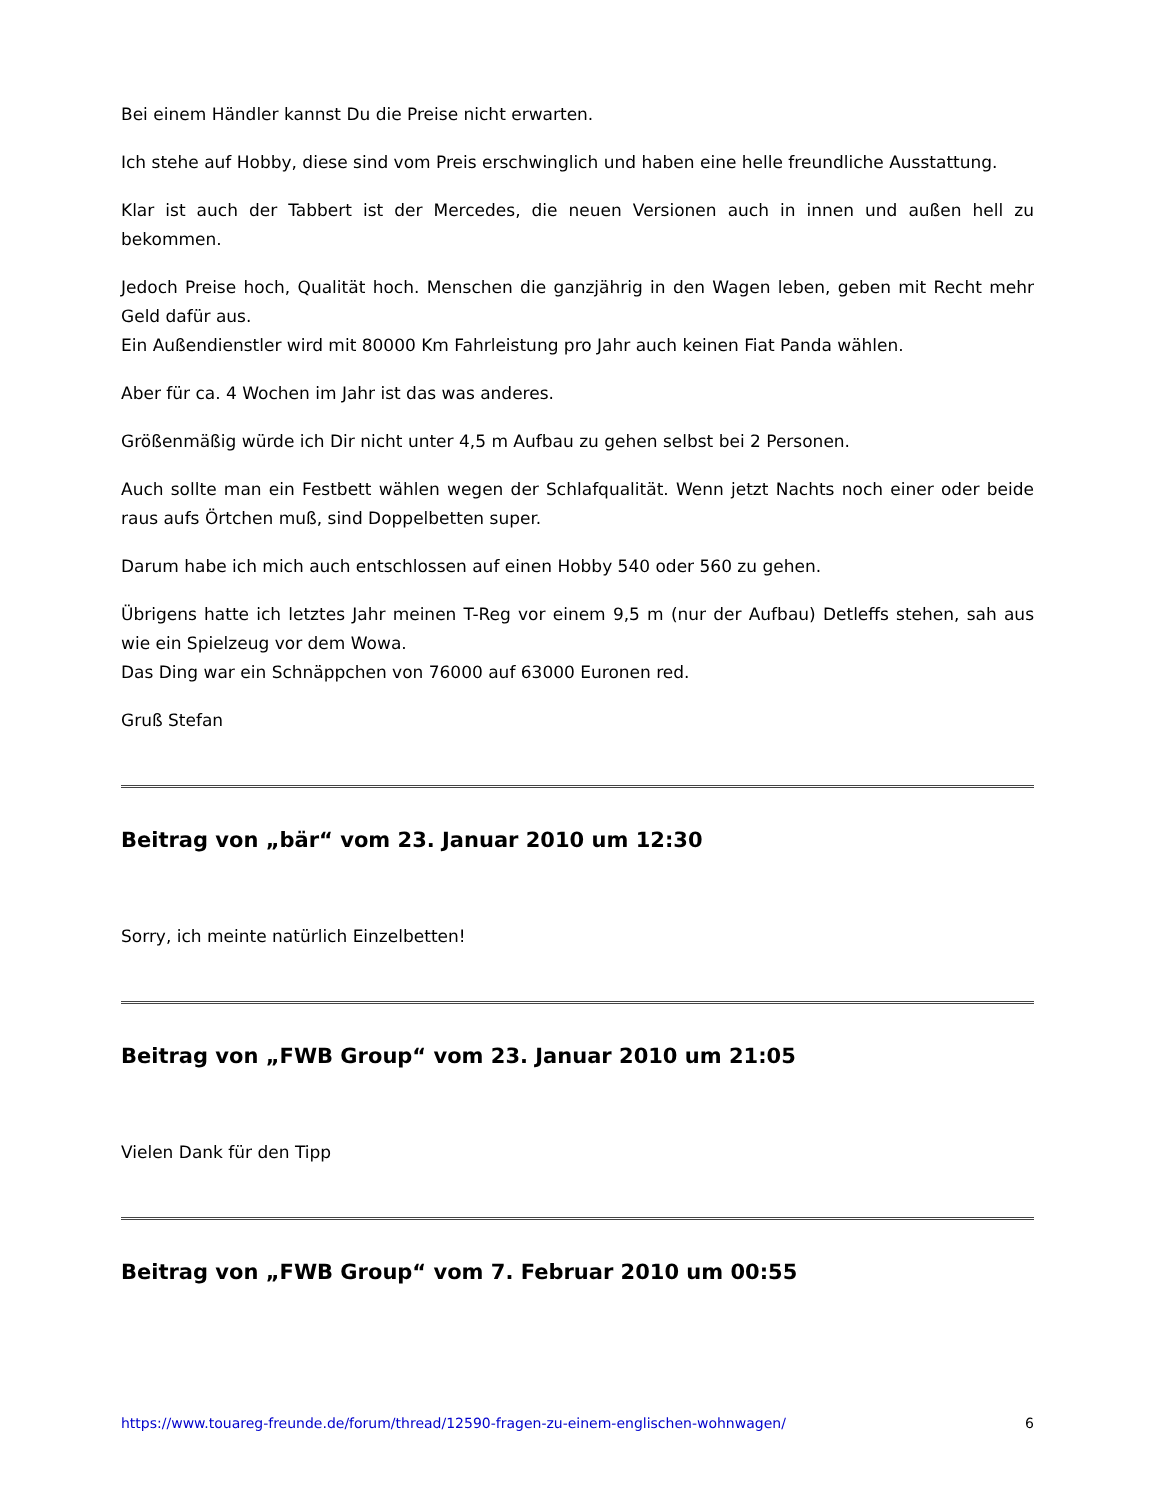Bei einem Händler kannst Du die Preise nicht erwarten.
Ich stehe auf Hobby, diese sind vom Preis erschwinglich und haben eine helle freundliche Ausstattung.
Klar ist auch der Tabbert ist der Mercedes, die neuen Versionen auch in innen und außen hell zu bekommen.
Jedoch Preise hoch, Qualität hoch. Menschen die ganzjährig in den Wagen leben, geben mit Recht mehr Geld dafür aus.
Ein Außendienstler wird mit 80000 Km Fahrleistung pro Jahr auch keinen Fiat Panda wählen.
Aber für ca. 4 Wochen im Jahr ist das was anderes.
Größenmäßig würde ich Dir nicht unter 4,5 m Aufbau zu gehen selbst bei 2 Personen.
Auch sollte man ein Festbett wählen wegen der Schlafqualität. Wenn jetzt Nachts noch einer oder beide raus aufs Örtchen muß, sind Doppelbetten super.
Darum habe ich mich auch entschlossen auf einen Hobby 540 oder 560 zu gehen.
Übrigens hatte ich letztes Jahr meinen T-Reg vor einem 9,5 m (nur der Aufbau) Detleffs stehen, sah aus wie ein Spielzeug vor dem Wowa.
Das Ding war ein Schnäppchen von 76000 auf 63000 Euronen red.
Gruß Stefan
Beitrag von „bär“ vom 23. Januar 2010 um 12:30
Sorry, ich meinte natürlich Einzelbetten!
Beitrag von „FWB Group“ vom 23. Januar 2010 um 21:05
Vielen Dank für den Tipp
Beitrag von „FWB Group“ vom 7. Februar 2010 um 00:55
https://www.touareg-freunde.de/forum/thread/12590-fragen-zu-einem-englischen-wohnwagen/ 6